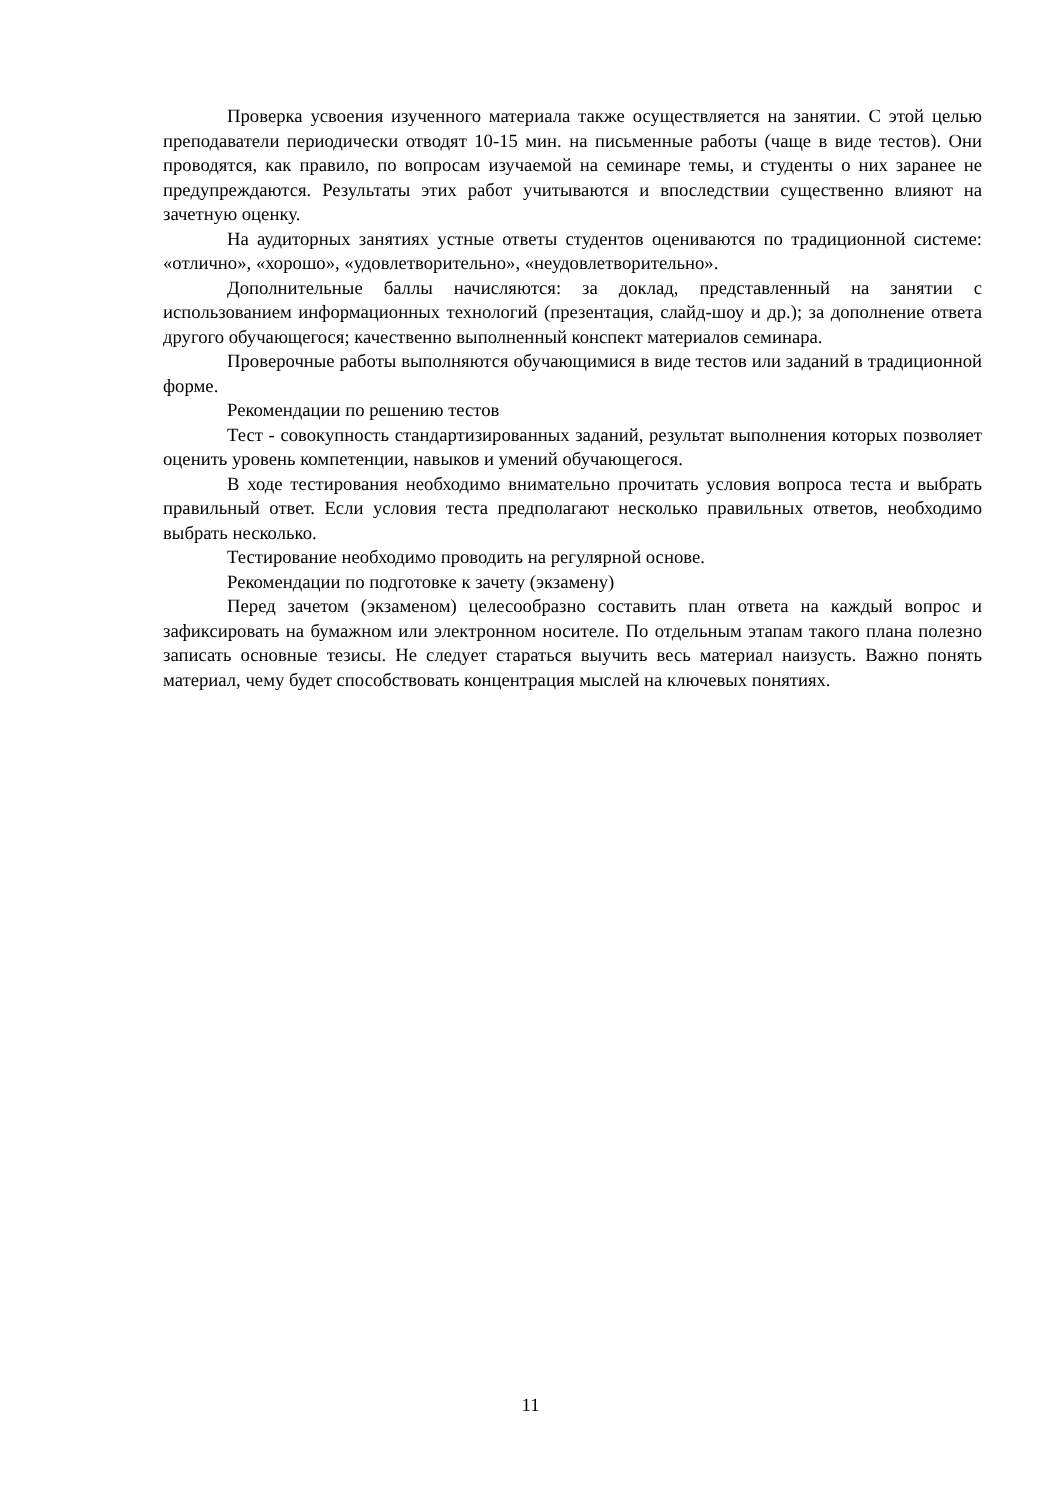Проверка усвоения изученного материала также осуществляется на занятии. С этой целью преподаватели периодически отводят 10-15 мин. на письменные работы (чаще в виде тестов). Они проводятся, как правило, по вопросам изучаемой на семинаре темы, и студенты о них заранее не предупреждаются. Результаты этих работ учитываются и впоследствии существенно влияют на зачетную оценку.
На аудиторных занятиях устные ответы студентов оцениваются по традиционной системе: «отлично», «хорошо», «удовлетворительно», «неудовлетворительно».
Дополнительные баллы начисляются: за доклад, представленный на занятии с использованием информационных технологий (презентация, слайд-шоу и др.); за дополнение ответа другого обучающегося; качественно выполненный конспект материалов семинара.
Проверочные работы выполняются обучающимися в виде тестов или заданий в традиционной форме.
Рекомендации по решению тестов
Тест - совокупность стандартизированных заданий, результат выполнения которых позволяет оценить уровень компетенции, навыков и умений обучающегося.
В ходе тестирования необходимо внимательно прочитать условия вопроса теста и выбрать правильный ответ. Если условия теста предполагают несколько правильных ответов, необходимо выбрать несколько.
Тестирование необходимо проводить на регулярной основе.
Рекомендации по подготовке к зачету (экзамену)
Перед зачетом (экзаменом) целесообразно составить план ответа на каждый вопрос и зафиксировать на бумажном или электронном носителе. По отдельным этапам такого плана полезно записать основные тезисы. Не следует стараться выучить весь материал наизусть. Важно понять материал, чему будет способствовать концентрация мыслей на ключевых понятиях.
11